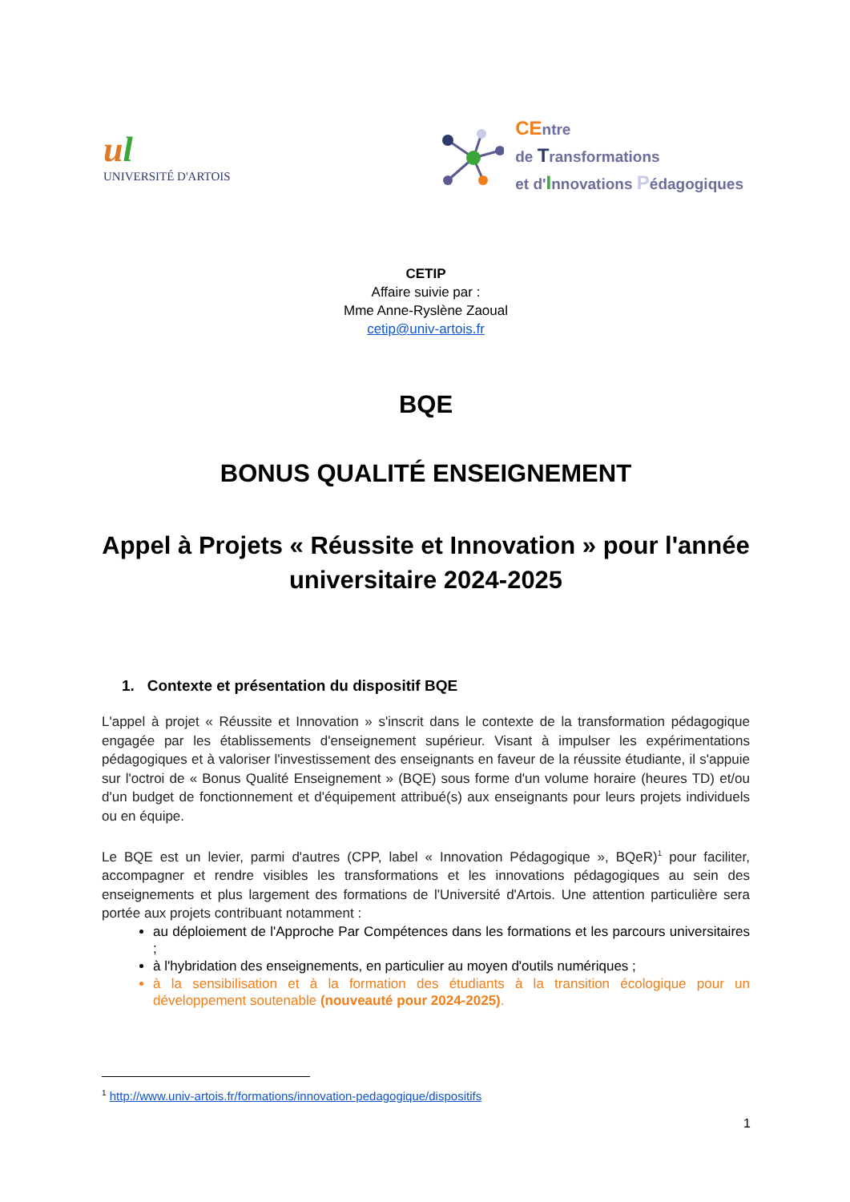ul
UNIVERSITÉ D'ARTOIS
CEntre
de Transformations
et d'Innovations Pédagogiques
CETIP
Affaire suivie par :
Mme Anne-Ryslène Zaoual
cetip@univ-artois.fr
BQE
BONUS QUALITÉ ENSEIGNEMENT
Appel à Projets « Réussite et Innovation » pour l'année universitaire 2024-2025
1. Contexte et présentation du dispositif BQE
L'appel à projet « Réussite et Innovation » s'inscrit dans le contexte de la transformation pédagogique engagée par les établissements d'enseignement supérieur. Visant à impulser les expérimentations pédagogiques et à valoriser l'investissement des enseignants en faveur de la réussite étudiante, il s'appuie sur l'octroi de « Bonus Qualité Enseignement » (BQE) sous forme d'un volume horaire (heures TD) et/ou d'un budget de fonctionnement et d'équipement attribué(s) aux enseignants pour leurs projets individuels ou en équipe.
Le BQE est un levier, parmi d'autres (CPP, label « Innovation Pédagogique », BQeR)<sup>1</sup> pour faciliter, accompagner et rendre visibles les transformations et les innovations pédagogiques au sein des enseignements et plus largement des formations de l'Université d'Artois. Une attention particulière sera portée aux projets contribuant notamment :
au déploiement de l'Approche Par Compétences dans les formations et les parcours universitaires ;
à l'hybridation des enseignements, en particulier au moyen d'outils numériques ;
à la sensibilisation et à la formation des étudiants à la transition écologique pour un développement soutenable (nouveauté pour 2024-2025).
<sup>1</sup> http://www.univ-artois.fr/formations/innovation-pedagogique/dispositifs
1